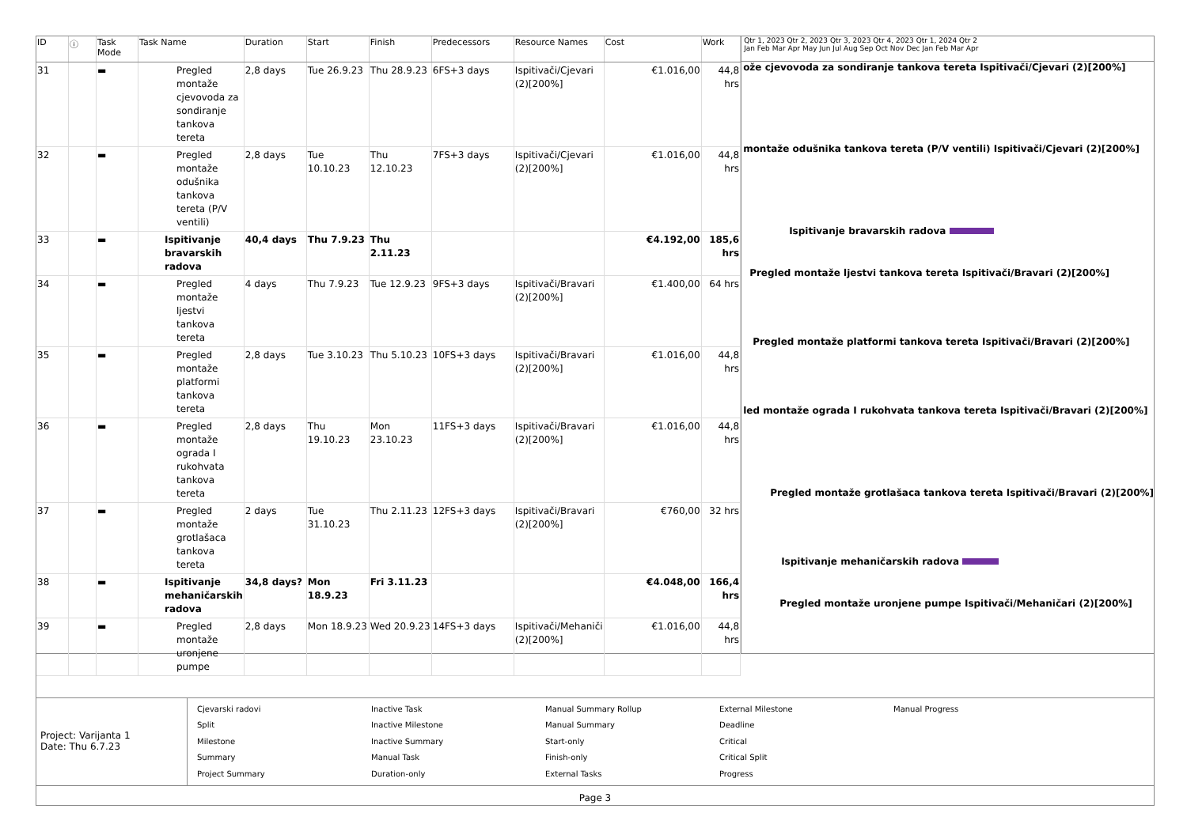| ID | ⓘ | Task Mode | Task Name | Duration | Start | Finish | Predecessors | Resource Names | Cost | Work |
| --- | --- | --- | --- | --- | --- | --- | --- | --- | --- | --- |
| 31 | | ▬ | Pregled montaže cjevovoda za sondiranje tankova tereta | 2,8 days | Tue 26.9.23 | Thu 28.9.23 | 6FS+3 days | Ispitivači/Cjevari (2)[200%] | €1.016,00 | 44,8 hrs |
| 32 | | ▬ | Pregled montaže odušnika tankova tereta (P/V ventili) | 2,8 days | Tue 10.10.23 | Thu 12.10.23 | 7FS+3 days | Ispitivači/Cjevari (2)[200%] | €1.016,00 | 44,8 hrs |
| 33 | | ▬ | Ispitivanje bravarskih radova | 40,4 days | Thu 7.9.23 | Thu 2.11.23 | | | €4.192,00 | 185,6 hrs |
| 34 | | ▬ | Pregled montaže ljestvi tankova tereta | 4 days | Thu 7.9.23 | Tue 12.9.23 | 9FS+3 days | Ispitivači/Bravari (2)[200%] | €1.400,00 | 64 hrs |
| 35 | | ▬ | Pregled montaže platformi tankova tereta | 2,8 days | Tue 3.10.23 | Thu 5.10.23 | 10FS+3 days | Ispitivači/Bravari (2)[200%] | €1.016,00 | 44,8 hrs |
| 36 | | ▬ | Pregled montaže ograda I rukohvata tankova tereta | 2,8 days | Thu 19.10.23 | Mon 23.10.23 | 11FS+3 days | Ispitivači/Bravari (2)[200%] | €1.016,00 | 44,8 hrs |
| 37 | | ▬ | Pregled montaže grotlašaca tankova tereta | 2 days | Tue 31.10.23 | Thu 2.11.23 | 12FS+3 days | Ispitivači/Bravari (2)[200%] | €760,00 | 32 hrs |
| 38 | | ▬ | Ispitivanje mehaničarskih radova | 34,8 days? | Mon 18.9.23 | Fri 3.11.23 | | | €4.048,00 | 166,4 hrs |
| 39 | | ▬ | Pregled montaže uronjene pumpe | 2,8 days | Mon 18.9.23 | Wed 20.9.23 | 14FS+3 days | Ispitivači/Mehaniči (2)[200%] | €1.016,00 | 44,8 hrs |
Qtr 1, 2023 Qtr 2, 2023 Qtr 3, 2023 Qtr 4, 2023 Qtr 1, 2024 Qtr 2
Jan Feb Mar Apr May Jun Jul Aug Sep Oct Nov Dec Jan Feb Mar Apr
ože cjevovoda za sondiranje tankova tereta Ispitivači/Cjevari (2)[200%]
montaže odušnika tankova tereta (P/V ventili) Ispitivači/Cjevari (2)[200%]
Ispitivanje bravarskih radova
Pregled montaže ljestvi tankova tereta Ispitivači/Bravari (2)[200%]
Pregled montaže platformi tankova tereta Ispitivači/Bravari (2)[200%]
led montaže ograda I rukohvata tankova tereta Ispitivači/Bravari (2)[200%]
Pregled montaže grotlašaca tankova tereta Ispitivači/Bravari (2)[200%]
Ispitivanje mehaničarskih radova
Pregled montaže uronjene pumpe Ispitivači/Mehaničari (2)[200%]
Project: Varijanta 1
Date: Thu 6.7.23
Cjevarski radovi Inactive Task Manual Summary Rollup External Milestone Manual Progress Split Inactive Milestone Manual Summary Deadline Milestone Inactive Summary Start-only Critical Summary Manual Task Finish-only Critical Split Project Summary Duration-only External Tasks Progress
Page 3